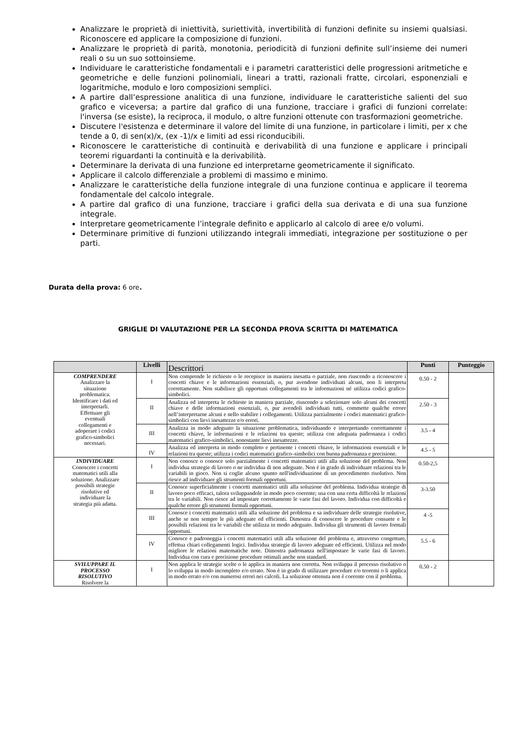Analizzare le proprietà di iniettività, suriettività, invertibilità di funzioni definite su insiemi qualsiasi. Riconoscere ed applicare la composizione di funzioni.
Analizzare le proprietà di parità, monotonia, periodicità di funzioni definite sull’insieme dei numeri reali o su un suo sottoinsieme.
Individuare le caratteristiche fondamentali e i parametri caratteristici delle progressioni aritmetiche e geometriche e delle funzioni polinomiali, lineari a tratti, razionali fratte, circolari, esponenziali e logaritmiche, modulo e loro composizioni semplici.
A partire dall’espressione analitica di una funzione, individuare le caratteristiche salienti del suo grafico e viceversa; a partire dal grafico di una funzione, tracciare i grafici di funzioni correlate: l'inversa (se esiste), la reciproca, il modulo, o altre funzioni ottenute con trasformazioni geometriche.
Discutere l'esistenza e determinare il valore del limite di una funzione, in particolare i limiti, per x che tende a 0, di sen(x)/x, (ex -1)/x e limiti ad essi riconducibili.
Riconoscere le caratteristiche di continuità e derivabilità di una funzione e applicare i principali teoremi riguardanti la continuità e la derivabilità.
Determinare la derivata di una funzione ed interpretarne geometricamente il significato.
Applicare il calcolo differenziale a problemi di massimo e minimo.
Analizzare le caratteristiche della funzione integrale di una funzione continua e applicare il teorema fondamentale del calcolo integrale.
A partire dal grafico di una funzione, tracciare i grafici della sua derivata e di una sua funzione integrale.
Interpretare geometricamente l’integrale definito e applicarlo al calcolo di aree e/o volumi.
Determinare primitive di funzioni utilizzando integrali immediati, integrazione per sostituzione o per parti.
Durata della prova: 6 ore.
GRIGLIE DI VALUTAZIONE PER LA SECONDA PROVA SCRITTA DI MATEMATICA
| | Livelli | Descrittori | Punti | Punteggio |
| --- | --- | --- | --- | --- |
| COMPRENDERE Analizzare la situazione problematica. Identificare i dati ed interpretarli. Effettuare gli eventuali collegamenti e adoperare i codici grafico-simbolici necessari. | I | Non comprende le richieste o le recepisce in maniera inesatta o parziale, non riuscendo a riconoscere i concetti chiave e le informazioni essenziali, o, pur avendone individuati alcuni, non li interpreta correttamente. Non stabilisce gli opportuni collegamenti tra le informazioni né utilizza codici grafico-simbolici. | 0.50 - 2 | |
| | II | Analizza ed interpreta le richieste in maniera parziale, riuscendo a selezionare solo alcuni dei concetti chiave e delle informazioni essenziali, o, pur avendoli individuati tutti, commette qualche errore nell’interpretarne alcuni e nello stabilire i collegamenti. Utilizza parzialmente i codici matematici grafico-simbolici con lievi inesattezze e/o errori. | 2.50 - 3 | |
| | III | Analizza in modo adeguato la situazione problematica, individuando e interpretando correttamente i concetti chiave, le informazioni e le relazioni tra queste; utilizza con adeguata padronanza i codici matematici grafico-simbolici, nonostante lievi inesattezze. | 3.5 - 4 | |
| | IV | Analizza ed interpreta in modo completo e pertinente i concetti chiave, le informazioni essenziali e le relazioni tra queste; utilizza i codici matematici grafico–simbolici con buona padronanza e precisione. | 4.5 - 5 | |
| INDIVIDUARE Conoscere i concetti matematici utili alla soluzione. Analizzare possibili strategie risolutive ed individuare la strategia più adatta. | I | Non conosce o conosce solo parzialmente i concetti matematici utili alla soluzione del problema. Non individua strategie di lavoro o ne individua di non adeguate. Non è in grado di individuare relazioni tra le variabili in gioco. Non si coglie alcuno spunto nell'individuazione di un procedimento risolutivo. Non riesce ad individuare gli strumenti formali opportuni. | 0.50-2,5 | |
| | II | Conosce superficialmente i concetti matematici utili alla soluzione del problema. Individua strategie di lavoro poco efficaci, talora sviluppandole in modo poco coerente; usa con una certa difficoltà le relazioni tra le variabili. Non riesce ad impostare correttamente le varie fasi del lavoro. Individua con difficoltà e qualche errore gli strumenti formali opportuni. | 3-3.50 | |
| | III | Conosce i concetti matematici utili alla soluzione del problema e sa individuare delle strategie risolutive, anche se non sempre le più adeguate ed efficienti. Dimostra di conoscere le procedure consuete e le possibili relazioni tra le variabili che utilizza in modo adeguato. Individua gli strumenti di lavoro formali opportuni. | 4 -5 | |
| | IV | Conosce e padroneggia i concetti matematici utili alla soluzione del problema e, attraverso congetture, effettua chiari collegamenti logici. Individua strategie di lavoro adeguate ed efficienti. Utilizza nel modo migliore le relazioni matematiche note. Dimostra padronanza nell'impostare le varie fasi di lavoro. Individua con cura e precisione procedure ottimali anche non standard. | 5.5 - 6 | |
| SVILUPPARE IL PROCESSO RISOLUTIVO Risolvere la | I | Non applica le strategie scelte o le applica in maniera non corretta. Non sviluppa il processo risolutivo o lo sviluppa in modo incompleto e/o errato. Non è in grado di utilizzare procedure e/o teoremi o li applica in modo errato e/o con numerosi errori nei calcoli. La soluzione ottenuta non è coerente con il problema. | 0.50 - 2 | |